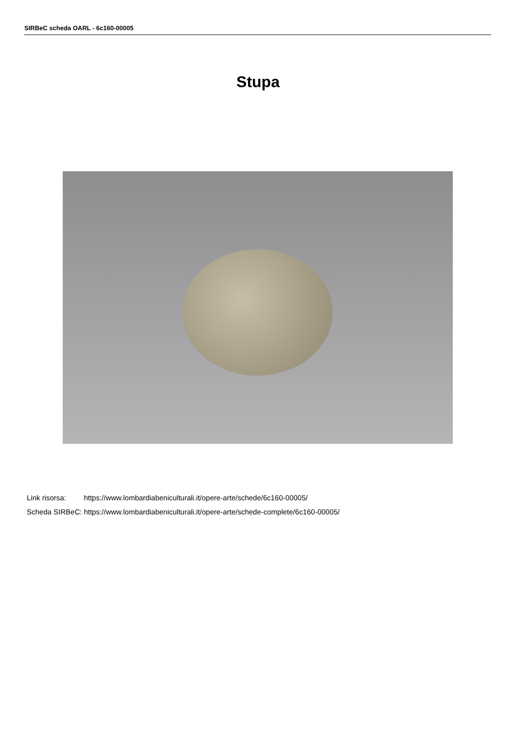SIRBeC scheda OARL - 6c160-00005
Stupa
| Link risorsa: | https://www.lombardiabeniculturali.it/opere-arte/schede/6c160-00005/ |
| Scheda SIRBeC: | https://www.lombardiabeniculturali.it/opere-arte/schede-complete/6c160-00005/ |